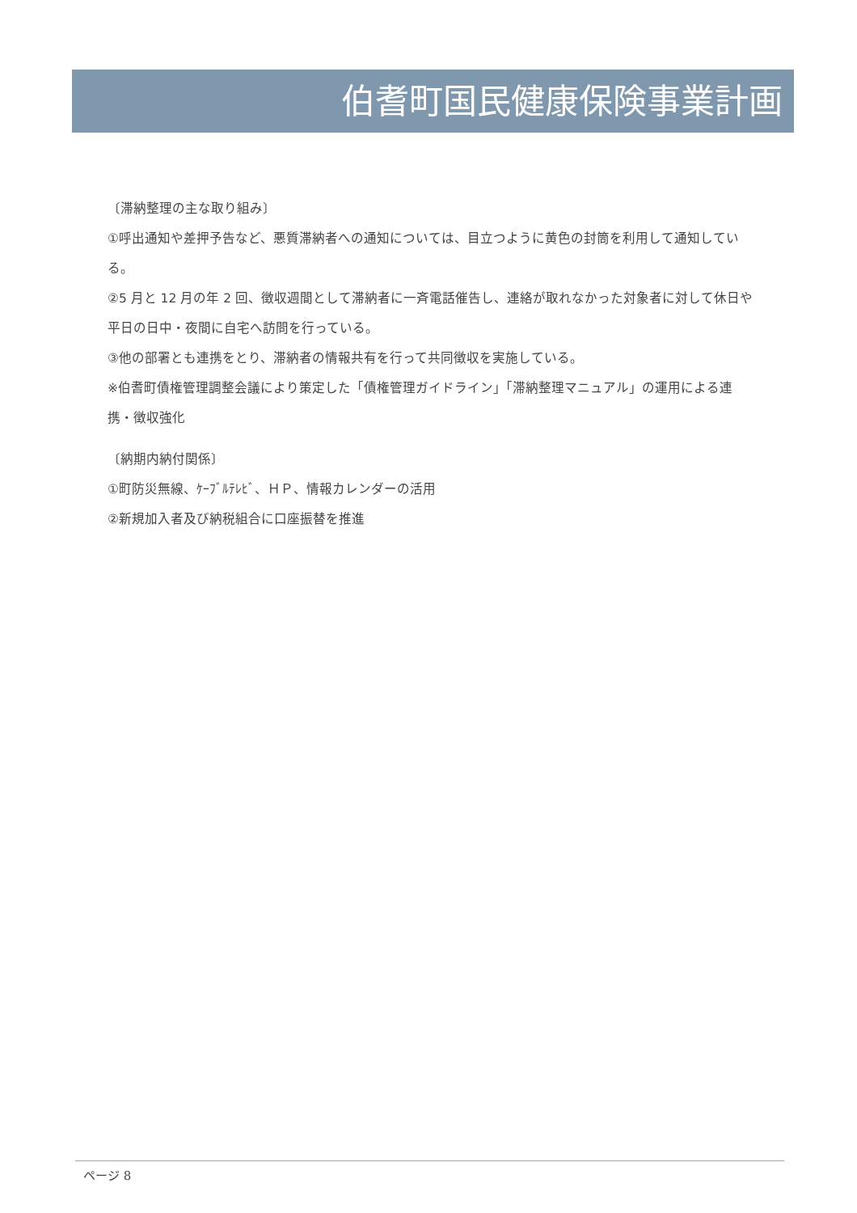伯耆町国民健康保険事業計画
〔滞納整理の主な取り組み〕
①呼出通知や差押予告など、悪質滞納者への通知については、目立つように黄色の封筒を利用して通知している。
②5 月と 12 月の年 2 回、徴収週間として滞納者に一斉電話催告し、連絡が取れなかった対象者に対して休日や平日の日中・夜間に自宅へ訪問を行っている。
③他の部署とも連携をとり、滞納者の情報共有を行って共同徴収を実施している。
※伯耆町債権管理調整会議により策定した「債権管理ガイドライン」「滞納整理マニュアル」の運用による連携・徴収強化
〔納期内納付関係〕
①町防災無線、ｹｰﾌﾞﾙﾃﾚﾋﾞ、ＨＰ、情報カレンダーの活用
②新規加入者及び納税組合に口座振替を推進
ページ 8